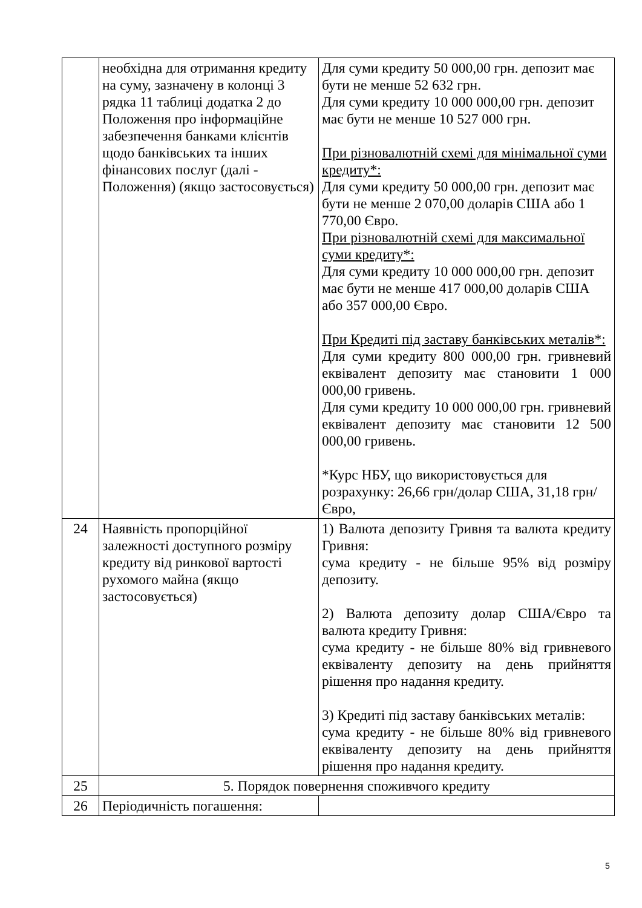| | необхідна для отримання кредиту на суму, зазначену в колонці 3 рядка 11 таблиці додатка 2 до Положення про інформаційне забезпечення банками клієнтів щодо банківських та інших фінансових послуг (далі - Положення) (якщо застосовується) | Для суми кредиту 50 000,00 грн. депозит має бути не менше 52 632 грн. Для суми кредиту 10 000 000,00 грн. депозит має бути не менше 10 527 000 грн. При різновалютній схемі для мінімальної суми кредиту*: Для суми кредиту 50 000,00 грн. депозит має бути не менше 2 070,00 доларів США або 1 770,00 Євро. При різновалютній схемі для максимальної суми кредиту*: Для суми кредиту 10 000 000,00 грн. депозит має бути не менше 417 000,00 доларів США або 357 000,00 Євро. При Кредиті під заставу банківських металів*: Для суми кредиту 800 000,00 грн. гривневий еквівалент депозиту має становити 1 000 000,00 гривень. Для суми кредиту 10 000 000,00 грн. гривневий еквівалент депозиту має становити 12 500 000,00 гривень. *Курс НБУ, що використовується для розрахунку: 26,66 грн/долар США, 31,18 грн/Євро, |
| 24 | Наявність пропорційної залежності доступного розміру кредиту від ринкової вартості рухомого майна (якщо застосовується) | 1) Валюта депозиту Гривня та валюта кредиту Гривня: сума кредиту - не більше 95% від розміру депозиту. 2) Валюта депозиту долар США/Євро та валюта кредиту Гривня: сума кредиту - не більше 80% від гривневого еквіваленту депозиту на день прийняття рішення про надання кредиту. 3) Кредиті під заставу банківських металів: сума кредиту - не більше 80% від гривневого еквіваленту депозиту на день прийняття рішення про надання кредиту. |
| 25 | 5. Порядок повернення споживчого кредиту | |
| 26 | Періодичність погашення: | |
5